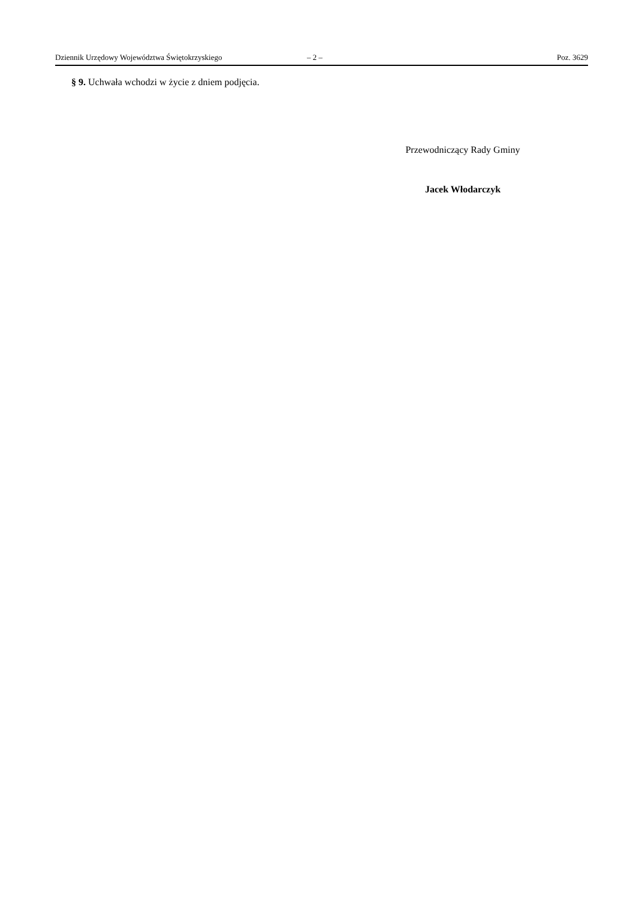Dziennik Urzędowy Województwa Świętokrzyskiego – 2 – Poz. 3629
§ 9. Uchwała wchodzi w życie z dniem podjęcia.
Przewodniczący Rady Gminy
Jacek Włodarczyk